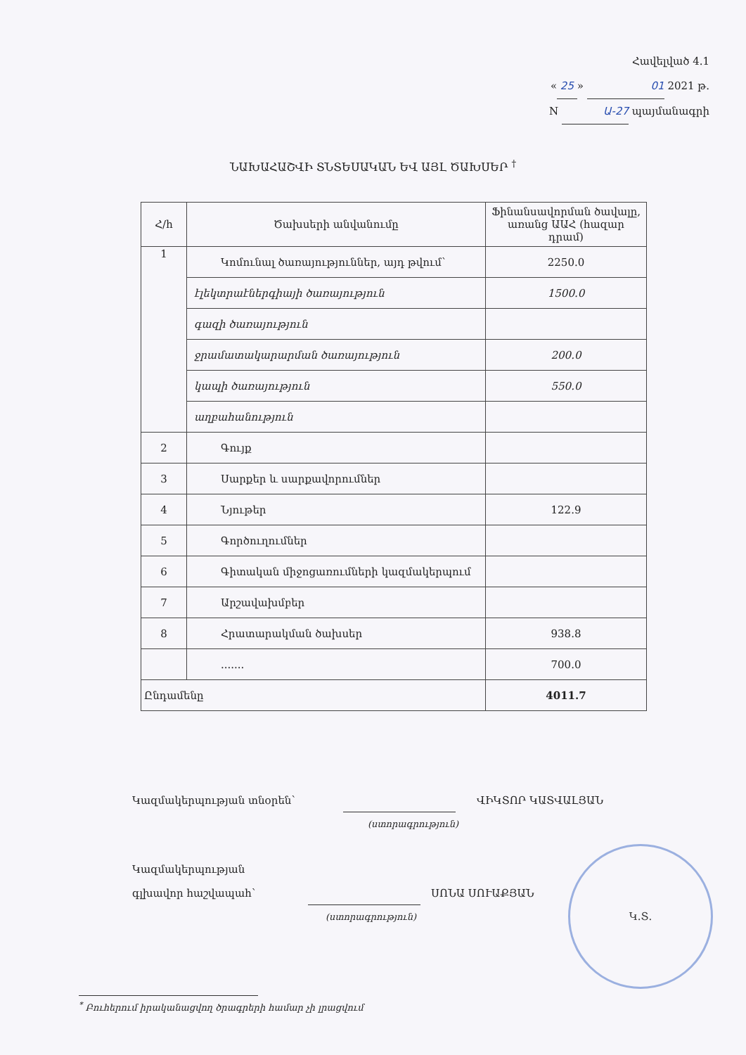Հավելված 4.1
« 25 » 01 2021 թ.
N Ա-27 պայմանագրի
ՆԱԽԱՀԱՇՎԻ ՏՆՏԵՍԱԿԱՆ ԵՎ ԱՅԼ ԾԱԽՍԵՐ <sup>†</sup>
| Հ/հ | Ծախսերի անվանումը | Ֆինանսավորման ծավալը, առանց ԱԱՀ (հազար դրամ) |
| --- | --- | --- |
| 1 | Կոմունալ ծառայություններ, այդ թվում՝ | 2250.0 |
| | էլեկտրաէներգիայի ծառայություն | 1500.0 |
| | գազի ծառայություն | |
| | ջրամատակարարման ծառայություն | 200.0 |
| | կապի ծառայություն | 550.0 |
| | աղբահանություն | |
| 2 | Գույք | |
| 3 | Սարքեր և սարքավորումներ | |
| 4 | Նյութեր | 122.9 |
| 5 | Գործուղումներ | |
| 6 | Գիտական միջոցառումների կազմակերպում | |
| 7 | Արշավախմբեր | |
| 8 | Հրատարակման ծախսեր | 938.8 |
| | ....... | 700.0 |
| Ընդամենը | | 4011.7 |
Կազմակերպության տնօրեն՝ ՎԻԿՏՈՐ ԿԱՏՎԱԼՅԱՆ
(ստորագրություն)
Կազմակերպության
գլխավոր հաշվապահ՝ ՍՈՆԱ ՍՈՒԱՔՅԱՆ
(ստորագրություն)
Կ.Տ.
<sup>*</sup> Բուհերում իրականացվող ծրագրերի համար չի լրացվում